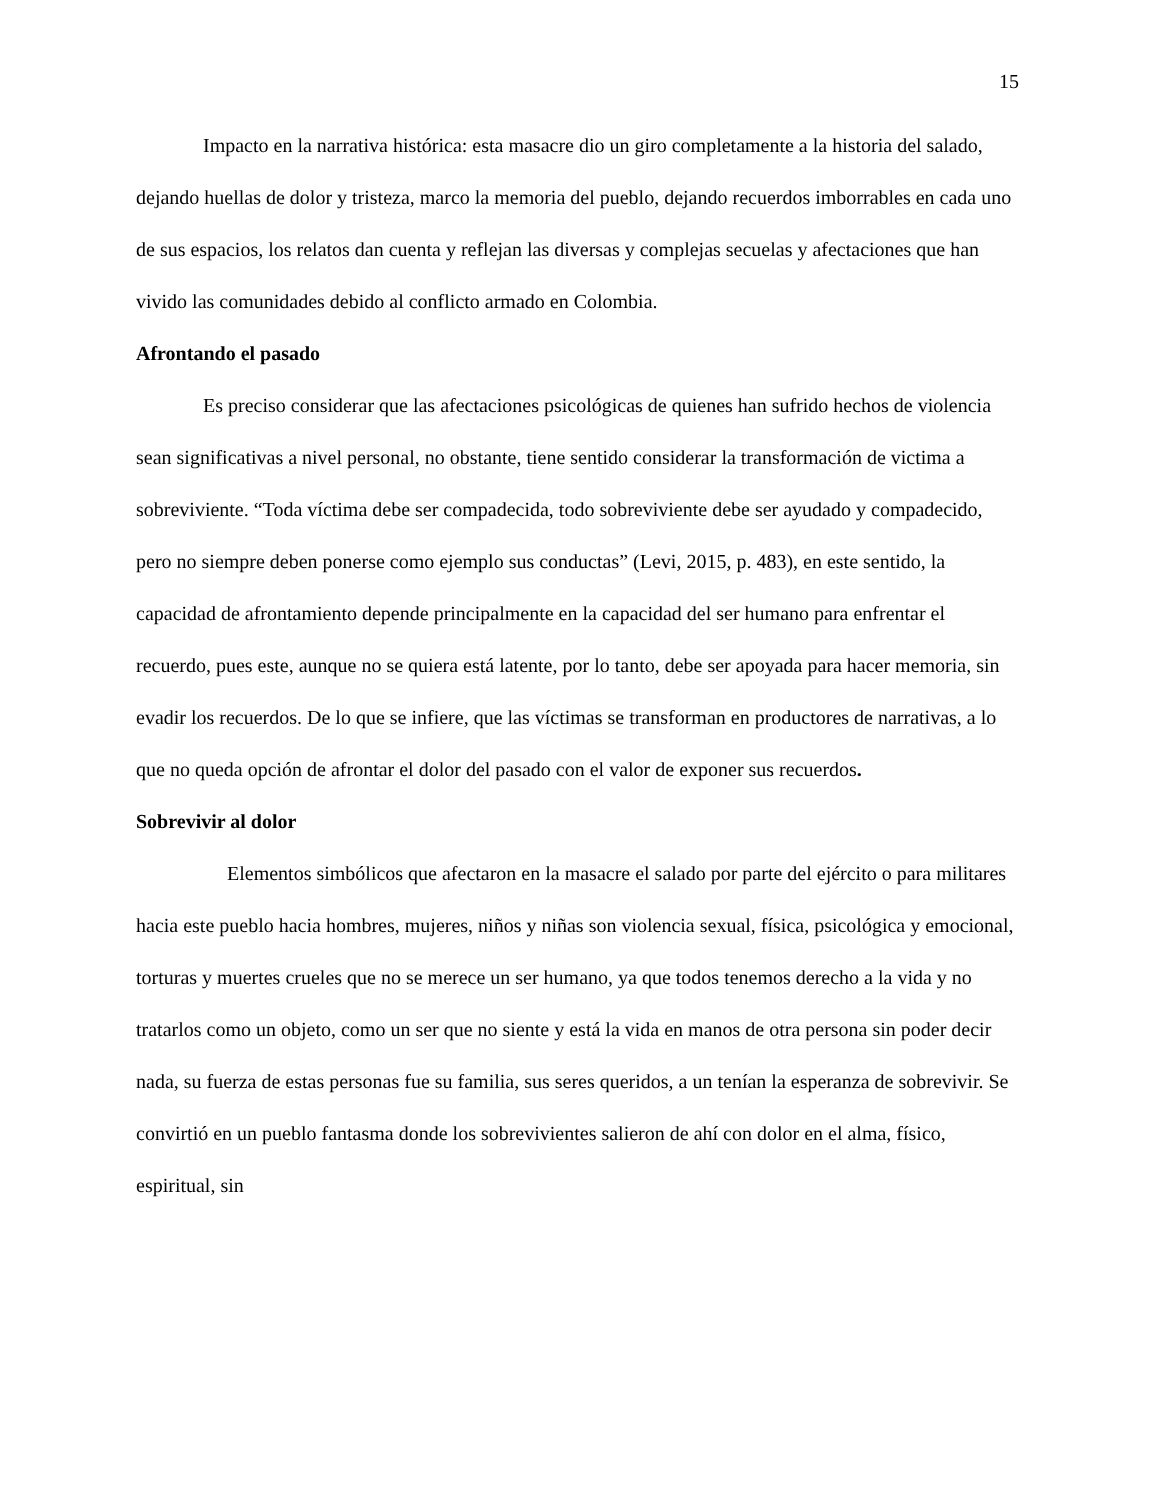15
Impacto en la narrativa histórica: esta masacre dio un giro completamente a la historia del salado, dejando huellas de dolor y tristeza, marco la memoria del pueblo, dejando recuerdos imborrables en cada uno de sus espacios, los relatos dan cuenta y reflejan las diversas y complejas secuelas y afectaciones que han vivido las comunidades debido al conflicto armado en Colombia.
Afrontando el pasado
Es preciso considerar que las afectaciones psicológicas de quienes han sufrido hechos de violencia sean significativas a nivel personal, no obstante, tiene sentido considerar la transformación de victima a sobreviviente. “Toda víctima debe ser compadecida, todo sobreviviente debe ser ayudado y compadecido, pero no siempre deben ponerse como ejemplo sus conductas” (Levi, 2015, p. 483), en este sentido, la capacidad de afrontamiento depende principalmente en la capacidad del ser humano para enfrentar el recuerdo, pues este, aunque no se quiera está latente, por lo tanto, debe ser apoyada para hacer memoria, sin evadir los recuerdos. De lo que se infiere, que las víctimas se transforman en productores de narrativas, a lo que no queda opción de afrontar el dolor del pasado con el valor de exponer sus recuerdos.
Sobrevivir al dolor
Elementos simbólicos que afectaron en la masacre el salado por parte del ejército o para militares hacia este pueblo hacia hombres, mujeres, niños y niñas son violencia sexual, física, psicológica y emocional, torturas y muertes crueles que no se merece un ser humano, ya que todos tenemos derecho a la vida y no tratarlos como un objeto, como un ser que no siente y está la vida en manos de otra persona sin poder decir nada, su fuerza de estas personas fue su familia, sus seres queridos, a un tenían la esperanza de sobrevivir. Se convirtió en un pueblo fantasma donde los sobrevivientes salieron de ahí con dolor en el alma, físico, espiritual, sin